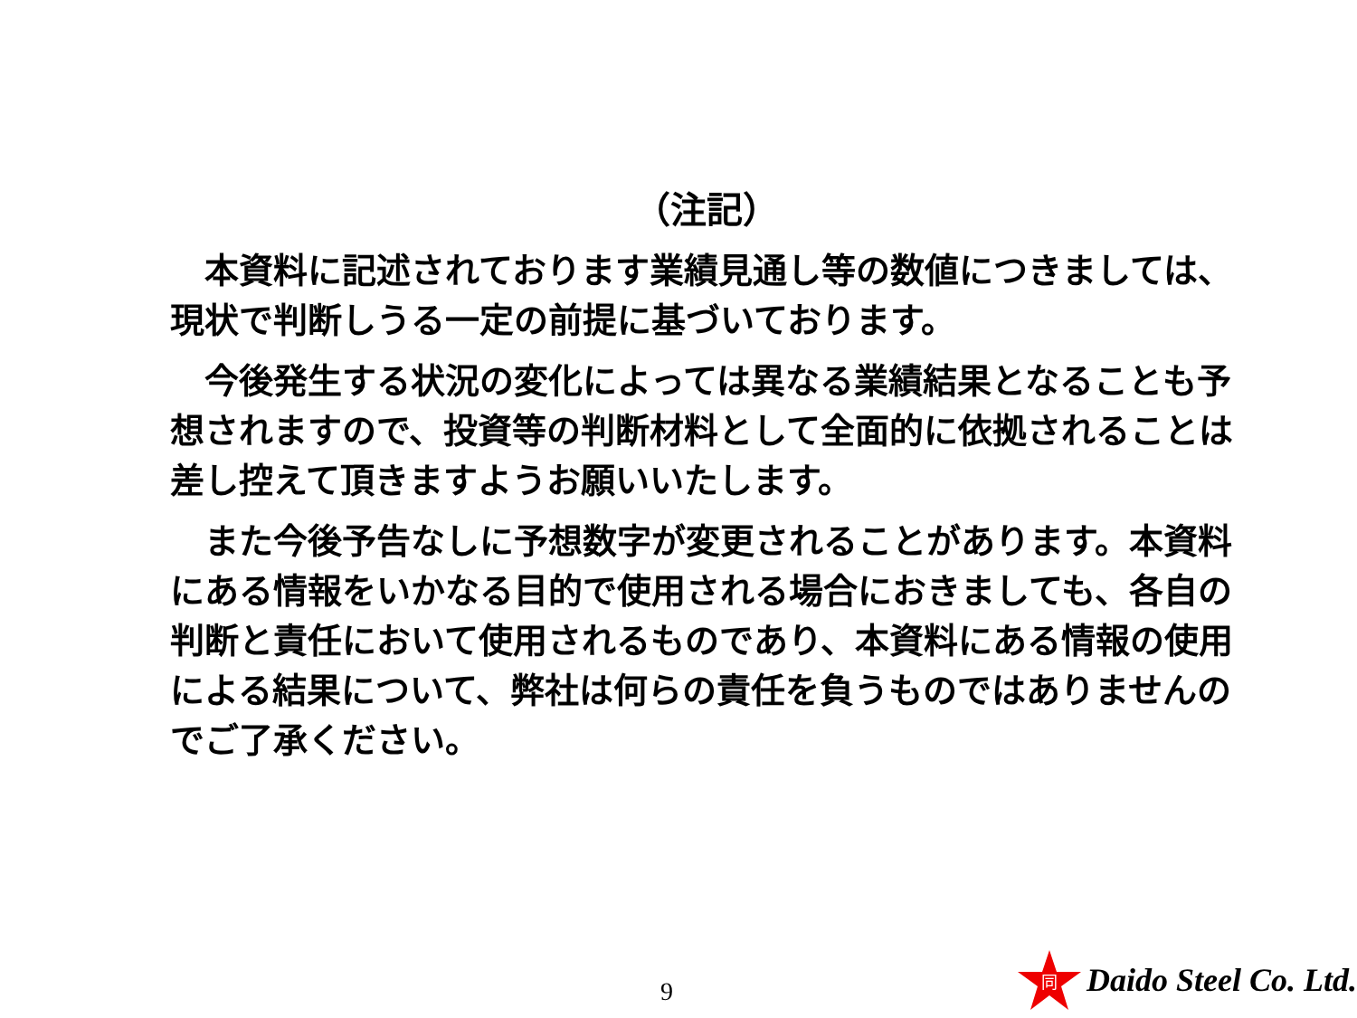（注記）
　本資料に記述されております業績見通し等の数値につきましては、現状で判断しうる一定の前提に基づいております。
　今後発生する状況の変化によっては異なる業績結果となることも予想されますので、投資等の判断材料として全面的に依拠されることは差し控えて頂きますようお願いいたします。
　また今後予告なしに予想数字が変更されることがあります。本資料にある情報をいかなる目的で使用される場合におきましても、各自の判断と責任において使用されるものであり、本資料にある情報の使用による結果について、弊社は何らの責任を負うものではありませんのでご了承ください。
9
同
Daido Steel Co. Ltd.